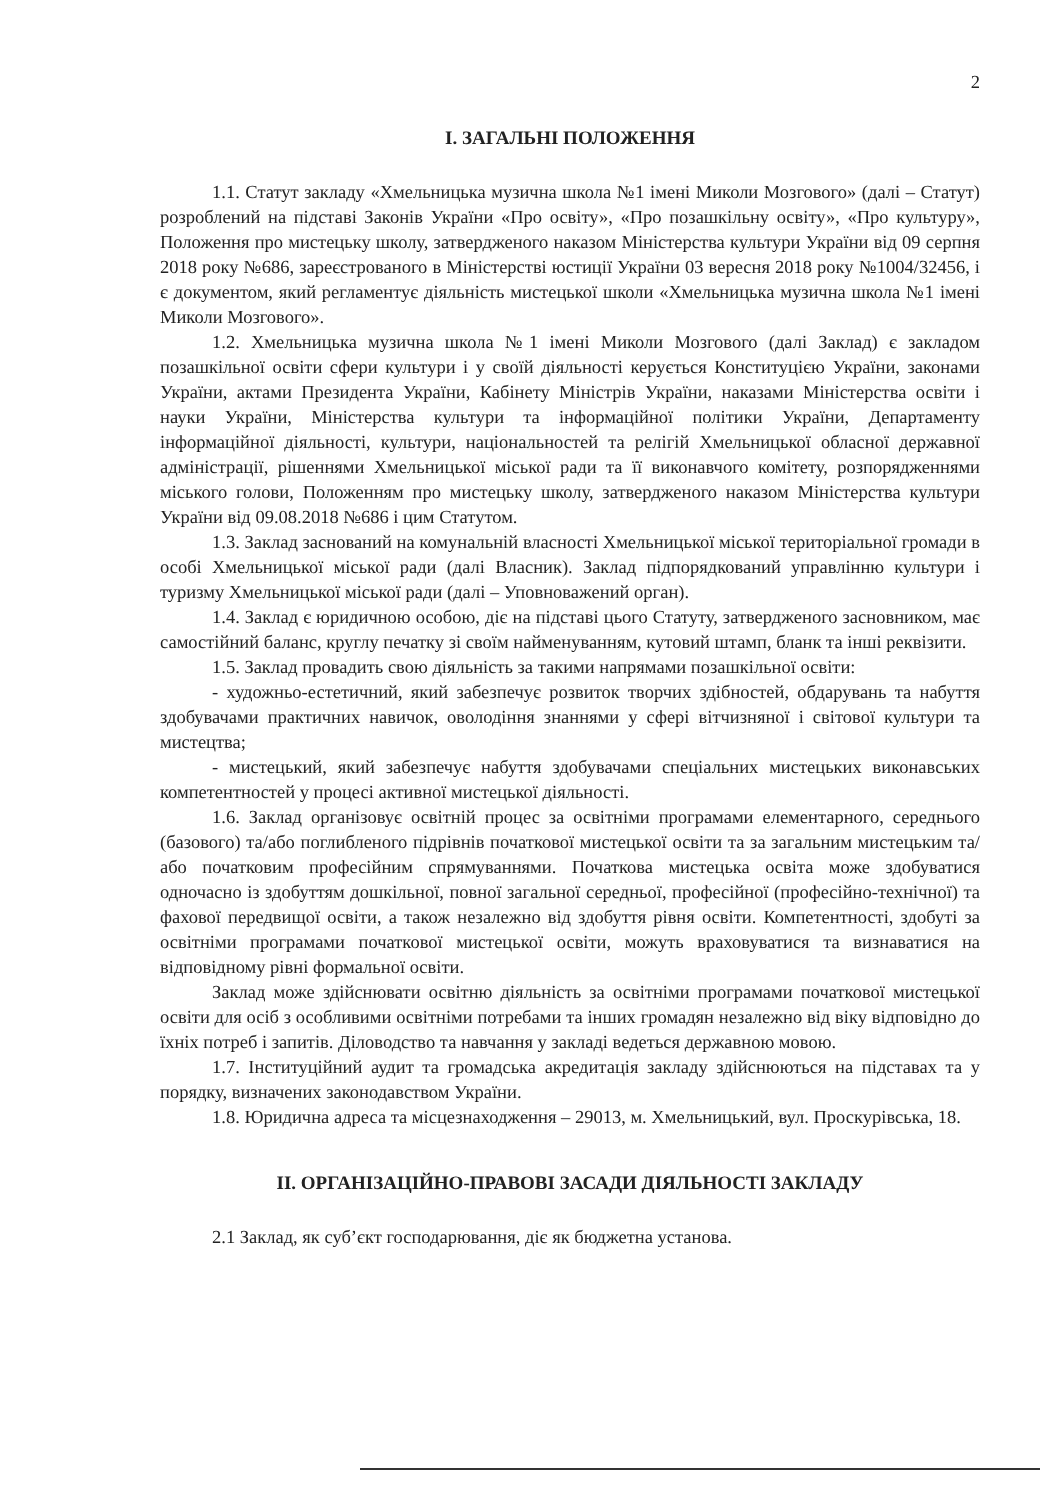2
І. ЗАГАЛЬНІ ПОЛОЖЕННЯ
1.1. Статут закладу «Хмельницька музична школа №1 імені Миколи Мозгового» (далі – Статут) розроблений на підставі Законів України «Про освіту», «Про позашкільну освіту», «Про культуру», Положення про мистецьку школу, затвердженого наказом Міністерства культури України від 09 серпня 2018 року №686, зареєстрованого в Міністерстві юстиції України 03 вересня 2018 року №1004/32456, і є документом, який регламентує діяльність мистецької школи «Хмельницька музична школа №1 імені Миколи Мозгового».
1.2. Хмельницька музична школа №1 імені Миколи Мозгового (далі Заклад) є закладом позашкільної освіти сфери культури і у своїй діяльності керується Конституцією України, законами України, актами Президента України, Кабінету Міністрів України, наказами Міністерства освіти і науки України, Міністерства культури та інформаційної політики України, Департаменту інформаційної діяльності, культури, національностей та релігій Хмельницької обласної державної адміністрації, рішеннями Хмельницької міської ради та її виконавчого комітету, розпорядженнями міського голови, Положенням про мистецьку школу, затвердженого наказом Міністерства культури України від 09.08.2018 №686 і цим Статутом.
1.3. Заклад заснований на комунальній власності Хмельницької міської територіальної громади в особі Хмельницької міської ради (далі Власник). Заклад підпорядкований управлінню культури і туризму Хмельницької міської ради (далі – Уповноважений орган).
1.4. Заклад є юридичною особою, діє на підставі цього Статуту, затвердженого засновником, має самостійний баланс, круглу печатку зі своїм найменуванням, кутовий штамп, бланк та інші реквізити.
1.5. Заклад провадить свою діяльність за такими напрямами позашкільної освіти:
- художньо-естетичний, який забезпечує розвиток творчих здібностей, обдарувань та набуття здобувачами практичних навичок, оволодіння знаннями у сфері вітчизняної і світової культури та мистецтва;
- мистецький, який забезпечує набуття здобувачами спеціальних мистецьких виконавських компетентностей у процесі активної мистецької діяльності.
1.6. Заклад організовує освітній процес за освітніми програмами елементарного, середнього (базового) та/або поглибленого підрівнів початкової мистецької освіти та за загальним мистецьким та/або початковим професійним спрямуваннями. Початкова мистецька освіта може здобуватися одночасно із здобуттям дошкільної, повної загальної середньої, професійної (професійно-технічної) та фахової передвищої освіти, а також незалежно від здобуття рівня освіти. Компетентності, здобуті за освітніми програмами початкової мистецької освіти, можуть враховуватися та визнаватися на відповідному рівні формальної освіти.
Заклад може здійснювати освітню діяльність за освітніми програмами початкової мистецької освіти для осіб з особливими освітніми потребами та інших громадян незалежно від віку відповідно до їхніх потреб і запитів. Діловодство та навчання у закладі ведеться державною мовою.
1.7. Інституційний аудит та громадська акредитація закладу здійснюються на підставах та у порядку, визначених законодавством України.
1.8. Юридична адреса та місцезнаходження – 29013, м. Хмельницький, вул. Проскурівська, 18.
ІІ. ОРГАНІЗАЦІЙНО-ПРАВОВІ ЗАСАДИ ДІЯЛЬНОСТІ ЗАКЛАДУ
2.1 Заклад, як суб’єкт господарювання, діє як бюджетна установа.